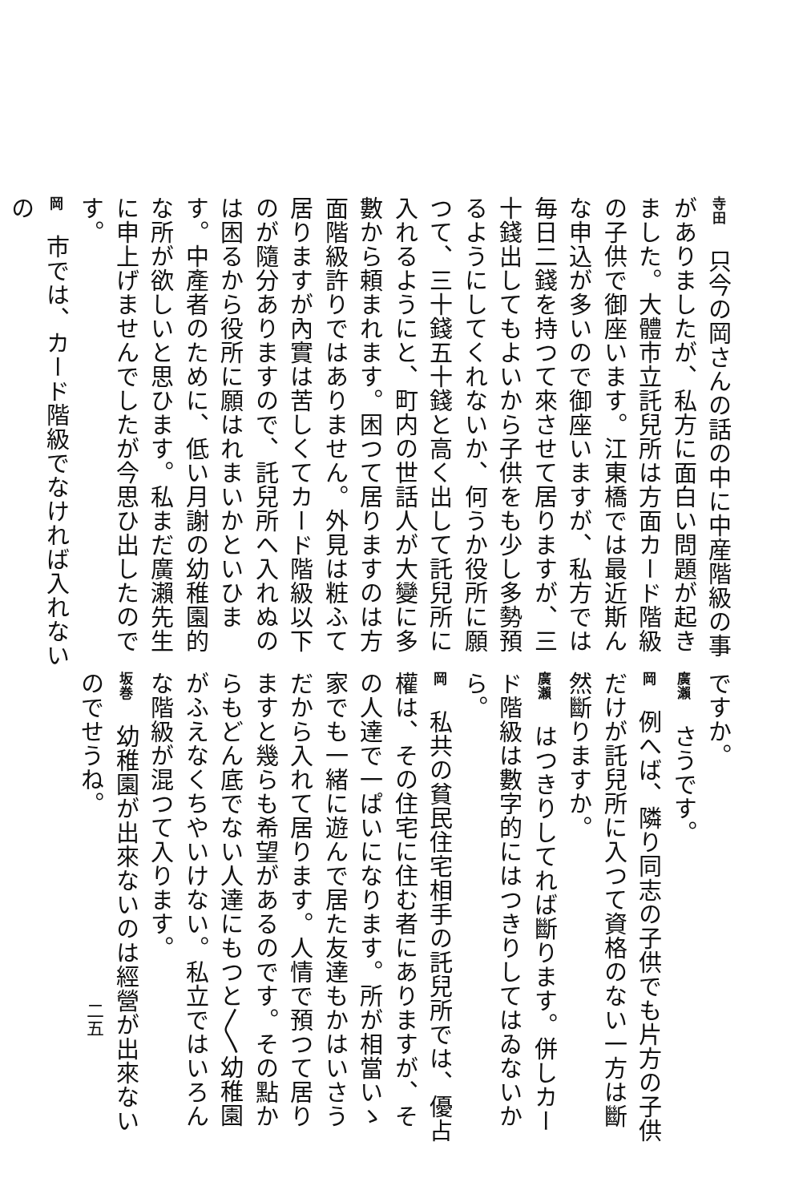寺田　只今の岡さんの話の中に中産階級の事がありましたが、私方に面白い問題が起きました。大體市立託兒所は方面カード階級の子供で御座います。江東橋では最近斯んな申込が多いので御座いますが、私方では毎日二錢を持つて來させて居りますが、三十錢出してもよいから子供をも少し多勢預るようにしてくれないか、何うか役所に願つて、三十錢五十錢と高く出して託兒所に入れるようにと、町内の世話人が大變に多數から頼まれます。困つて居りますのは方面階級許りではありません。外見は粧ふて居りますが內實は苦しくてカード階級以下のが隨分ありますので、託兒所へ入れぬのは困るから役所に願はれまいかといひます。中產者のために、低い月謝の幼稚園的な所が欲しいと思ひます。私まだ廣瀨先生に申上げませんでしたが今思ひ出したのです。
岡　市では、カード階級でなければ入れないの
ですか。
廣瀨　さうです。
岡　例へば、隣り同志の子供でも片方の子供だけが託兒所に入つて資格のない一方は斷然斷りますか。
廣瀨　はつきりしてれば斷ります。併しカード階級は數字的にはつきりしてはゐないから。
岡　私共の貧民住宅相手の託兒所では、優占權は、その住宅に住む者にありますが、その人達で一ぱいになります。所が相當いゝ家でも一緒に遊んで居た友達もかはいさうだから入れて居ります。人情で預つて居りますと幾らも希望があるのです。その點からもどん底でない人達にもつと〳〵幼稚園がふえなくちやいけない。私立ではいろんな階級が混つて入ります。
坂巻　幼稚園が出來ないのは經營が出來ないのでせうね。
二五